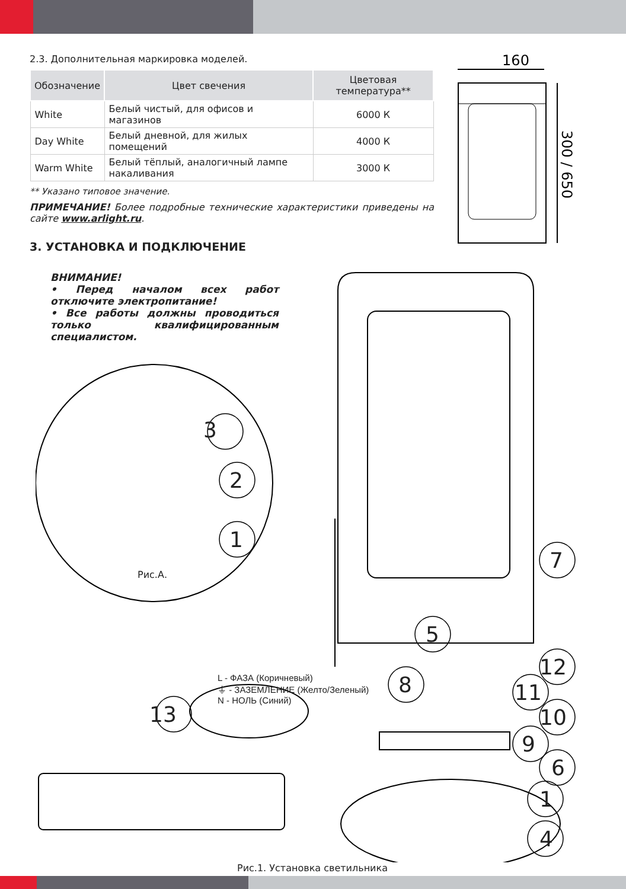2.3. Дополнительная маркировка моделей.
| Обозначение | Цвет свечения | Цветовая температура** |
| --- | --- | --- |
| White | Белый чистый, для офисов и магазинов | 6000 К |
| Day White | Белый дневной, для жилых помещений | 4000 К |
| Warm White | Белый тёплый, аналогичный лампе накаливания | 3000 К |
** Указано типовое значение.
ПРИМЕЧАНИЕ! Более подробные технические характеристики приведены на сайте www.arlight.ru.
160
300 / 650
3. УСТАНОВКА И ПОДКЛЮЧЕНИЕ
ВНИМАНИЕ!
• Перед началом всех работ отключите электропитание!
• Все работы должны проводиться только квалифицированным специалистом.
Рис.А.
L - ФАЗА (Коричневый)
⏚ - ЗАЗЕМЛЕНИЕ (Желто/Зеленый)
N - НОЛЬ (Синий)
Рис.1. Установка светильника
3
2
1
7
5
12
8 11
10 13
9
6
1
4